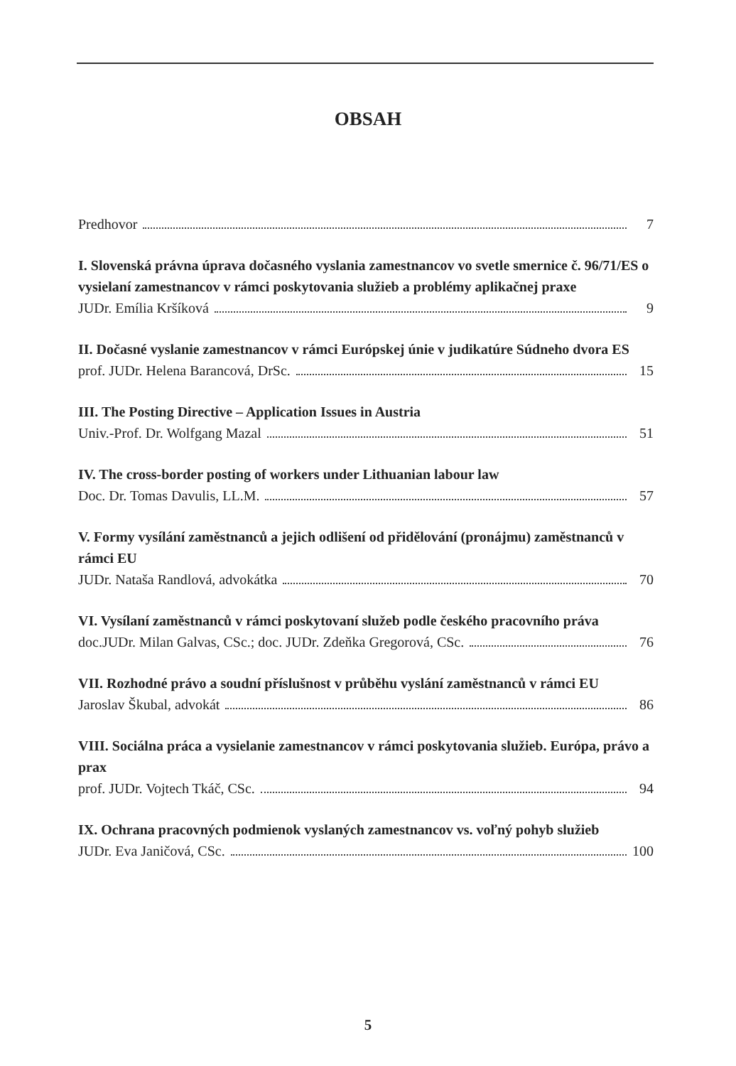OBSAH
Predhovor 7
I. Slovenská právna úprava dočasného vyslania zamestnancov vo svetle smernice č. 96/71/ES o vysielaní zamestnancov v rámci poskytovania služieb a problémy aplikačnej praxe
JUDr. Emília Kršíková 9
II. Dočasné vyslanie zamestnancov v rámci Európskej únie v judikatúre Súdneho dvora ES
prof. JUDr. Helena Barancová, DrSc. 15
III. The Posting Directive – Application Issues in Austria
Univ.-Prof. Dr. Wolfgang Mazal 51
IV. The cross-border posting of workers under Lithuanian labour law
Doc. Dr. Tomas Davulis, LL.M. 57
V. Formy vysílání zaměstnanců a jejich odlišení od přidělování (pronájmu) zaměstnanců v rámci EU
JUDr. Nataša Randlová, advokátka 70
VI. Vysílaní zaměstnanců v rámci poskytovaní služeb podle českého pracovního práva
doc.JUDr. Milan Galvas, CSc.; doc. JUDr. Zdeňka Gregorová, CSc. 76
VII. Rozhodné právo a soudní příslušnost v průběhu vyslání zaměstnanců v rámci EU
Jaroslav Škubal, advokát 86
VIII. Sociálna práca a vysielanie zamestnancov v rámci poskytovania služieb. Európa, právo a prax
prof. JUDr. Vojtech Tkáč, CSc. 94
IX. Ochrana pracovných podmienok vyslaných zamestnancov vs. voľný pohyb služieb
JUDr. Eva Janičová, CSc. 100
5